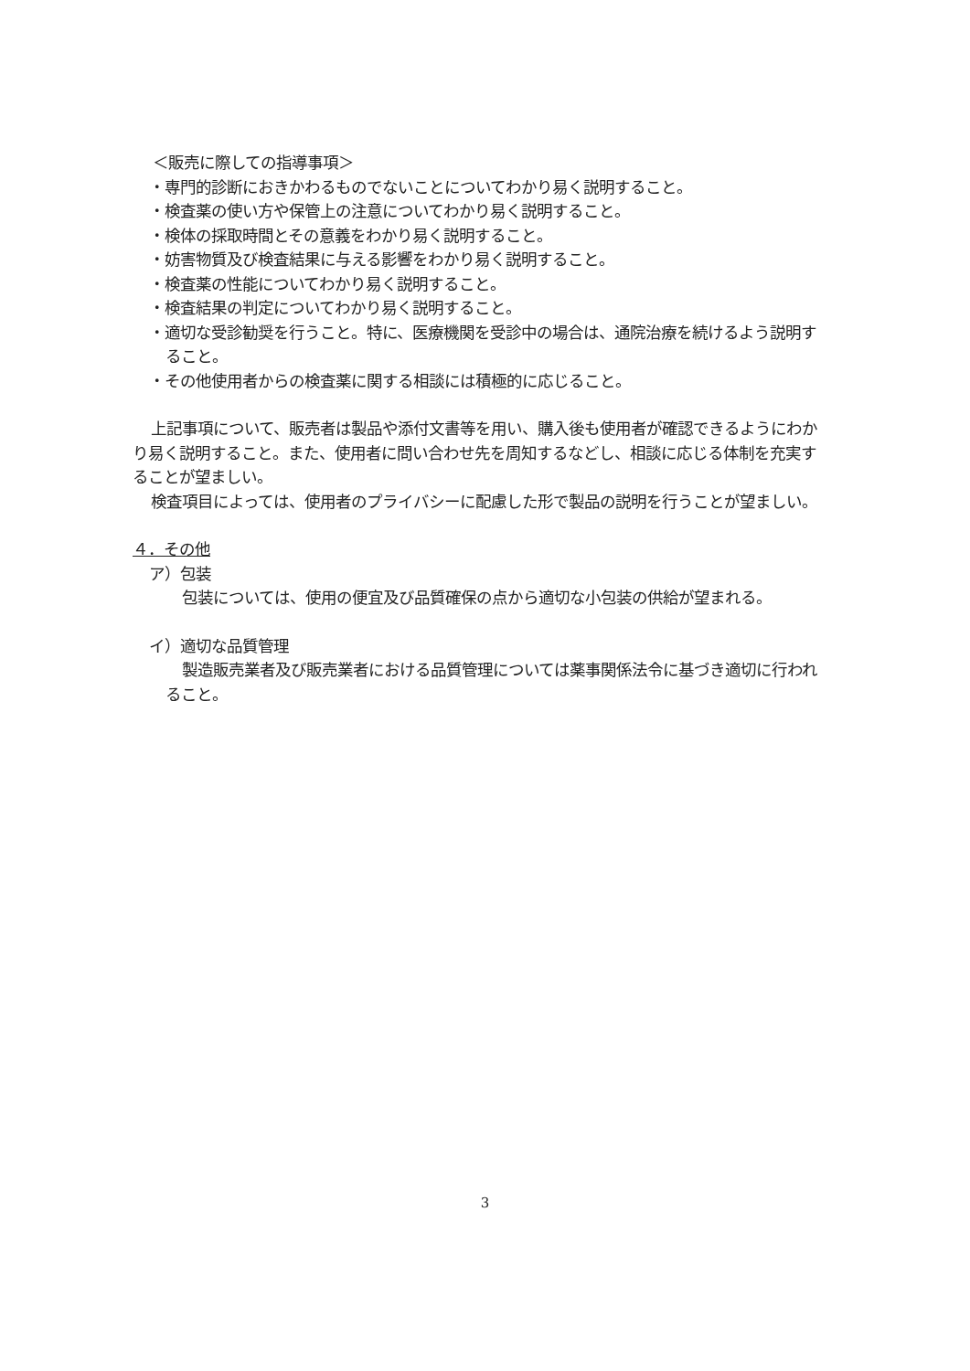＜販売に際しての指導事項＞
・専門的診断におきかわるものでないことについてわかり易く説明すること。
・検査薬の使い方や保管上の注意についてわかり易く説明すること。
・検体の採取時間とその意義をわかり易く説明すること。
・妨害物質及び検査結果に与える影響をわかり易く説明すること。
・検査薬の性能についてわかり易く説明すること。
・検査結果の判定についてわかり易く説明すること。
・適切な受診勧奨を行うこと。特に、医療機関を受診中の場合は、通院治療を続けるよう説明すること。
・その他使用者からの検査薬に関する相談には積極的に応じること。
上記事項について、販売者は製品や添付文書等を用い、購入後も使用者が確認できるようにわかり易く説明すること。また、使用者に問い合わせ先を周知するなどし、相談に応じる体制を充実することが望ましい。
検査項目によっては、使用者のプライバシーに配慮した形で製品の説明を行うことが望ましい。
４．その他
ア）包装
包装については、使用の便宜及び品質確保の点から適切な小包装の供給が望まれる。
イ）適切な品質管理
製造販売業者及び販売業者における品質管理については薬事関係法令に基づき適切に行われること。
3